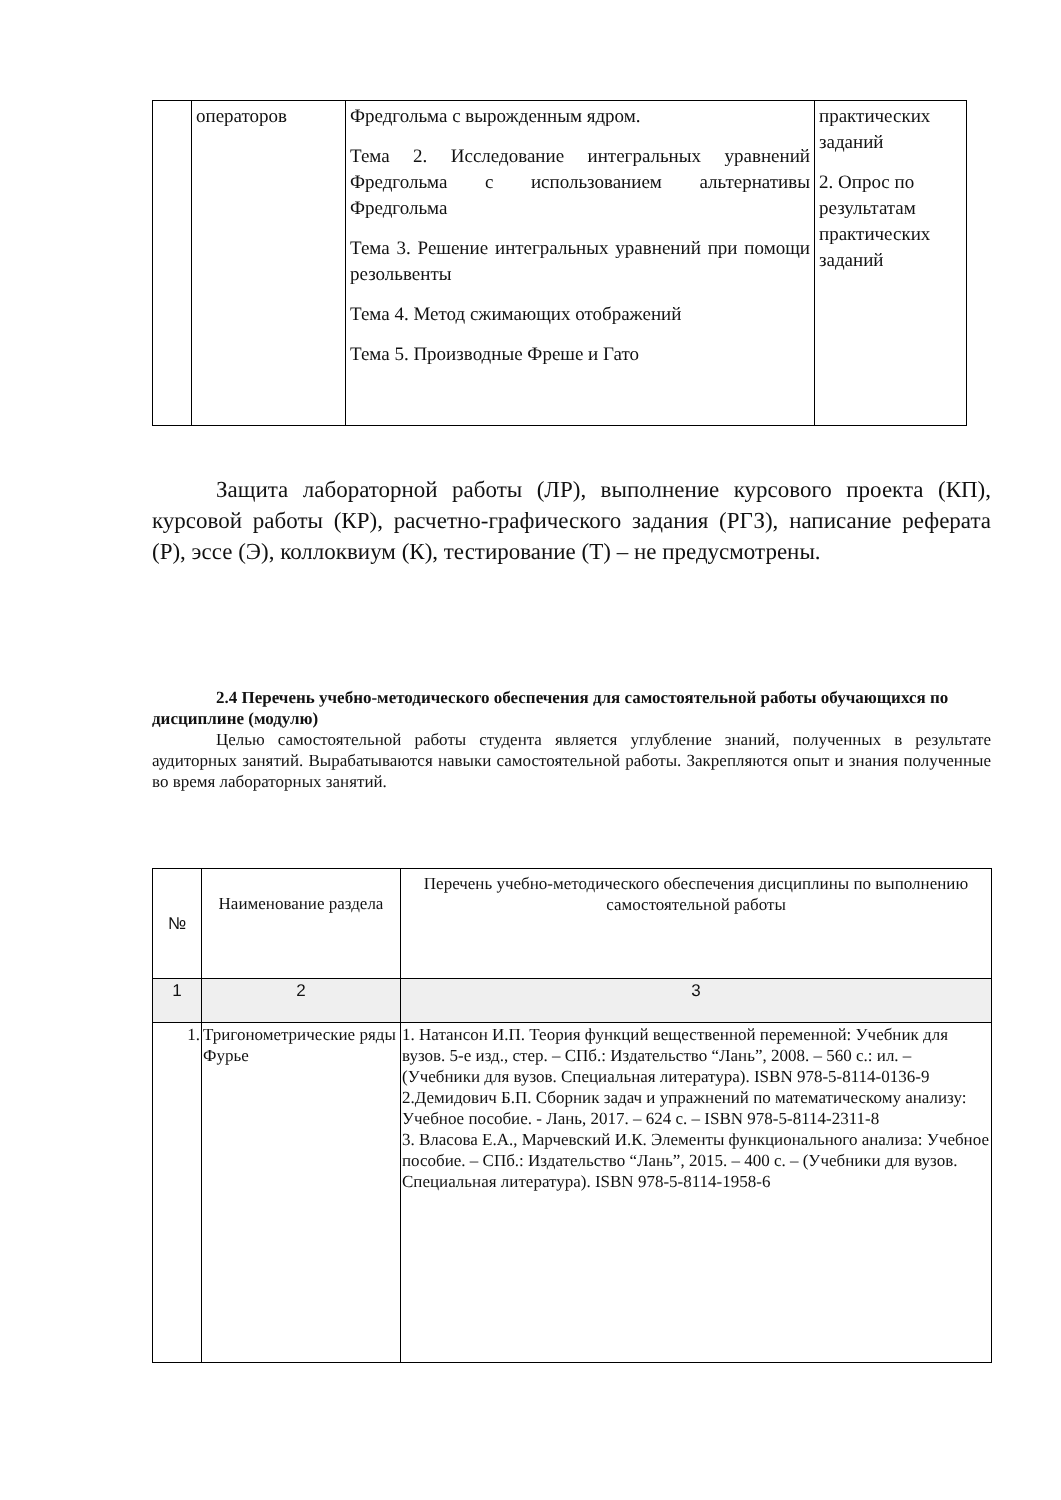| | операторов | Фредгольма с вырожденным ядром. Тема 2. Исследование интегральных уравнений Фредгольма с использованием альтернативы Фредгольма Тема 3. Решение интегральных уравнений при помощи резольвенты Тема 4. Метод сжимающих отображений Тема 5. Производные Фреше и Гато | практических заданий 2. Опрос по результатам практических заданий |
Защита лабораторной работы (ЛР), выполнение курсового проекта (КП), курсовой работы (КР), расчетно-графического задания (РГЗ), написание реферата (Р), эссе (Э), коллоквиум (К), тестирование (Т) – не предусмотрены.
2.4 Перечень учебно-методического обеспечения для самостоятельной работы обучающихся по дисциплине (модулю)
Целью самостоятельной работы студента является углубление знаний, полученных в результате аудиторных занятий. Вырабатываются навыки самостоятельной работы. Закрепляются опыт и знания полученные во время лабораторных занятий.
| № | Наименование раздела | Перечень учебно-методического обеспечения дисциплины по выполнению самостоятельной работы |
| --- | --- | --- |
| 1 | 2 | 3 |
| 1. | Тригонометрические ряды Фурье | 1. Натансон И.П. Теория функций вещественной переменной: Учебник для вузов. 5-е изд., стер. – СПб.: Издательство “Лань”, 2008. – 560 с.: ил. – (Учебники для вузов. Специальная литература). ISBN 978-5-8114-0136-9 2.Демидович Б.П. Сборник задач и упражнений по математическому анализу: Учебное пособие. - Лань, 2017. – 624 с. – ISBN 978-5-8114-2311-8 3. Власова Е.А., Марчевский И.К. Элементы функционального анализа: Учебное пособие. – СПб.: Издательство “Лань”, 2015. – 400 с. – (Учебники для вузов. Специальная литература). ISBN 978-5-8114-1958-6 |